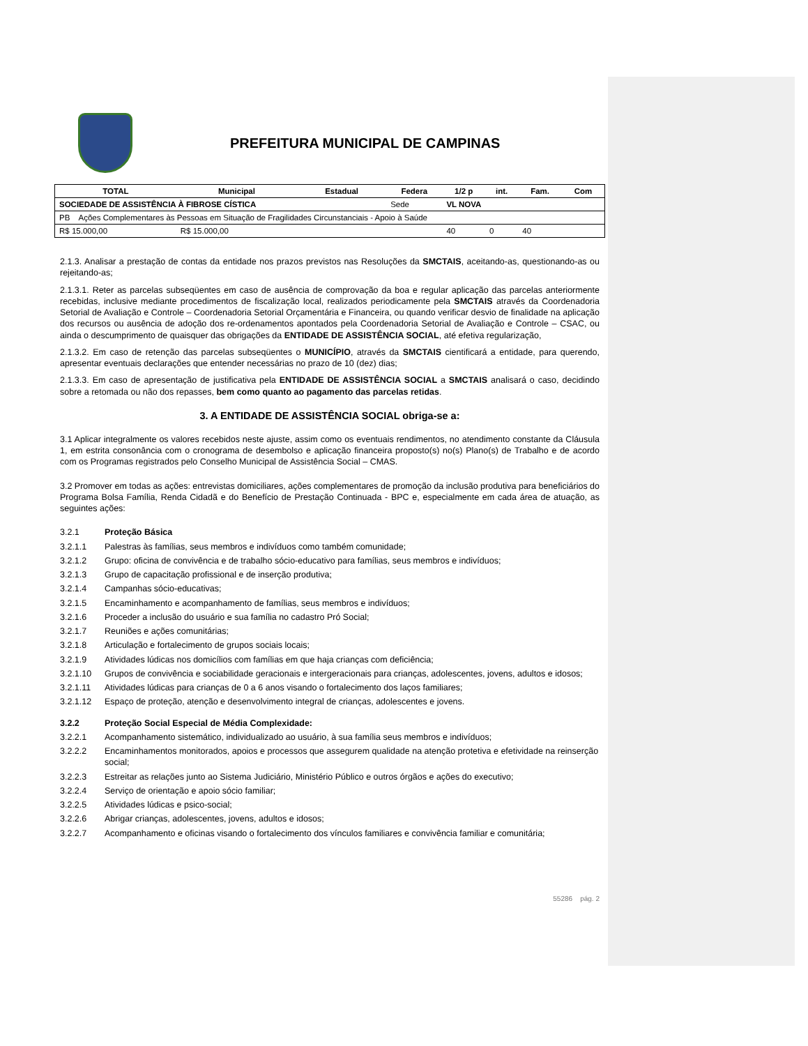PREFEITURA MUNICIPAL DE CAMPINAS
| TOTAL | Municipal | Estadual | Federa | 1/2 p | int. | Fam. | Com |
| --- | --- | --- | --- | --- | --- | --- | --- |
| SOCIEDADE DE ASSISTÊNCIA À FIBROSE CÍSTICA | | | Sede | VL NOVA | | | |
| PB Ações Complementares às Pessoas em Situação de Fragilidades Circunstanciais - Apoio à Saúde | | | | | | | |
| R$ 15.000,00 | R$ 15.000,00 | | | 40 | 0 | 40 | |
2.1.3. Analisar a prestação de contas da entidade nos prazos previstos nas Resoluções da SMCTAIS, aceitando-as, questionando-as ou rejeitando-as;
2.1.3.1. Reter as parcelas subseqüentes em caso de ausência de comprovação da boa e regular aplicação das parcelas anteriormente recebidas, inclusive mediante procedimentos de fiscalização local, realizados periodicamente pela SMCTAIS através da Coordenadoria Setorial de Avaliação e Controle – Coordenadoria Setorial Orçamentária e Financeira, ou quando verificar desvio de finalidade na aplicação dos recursos ou ausência de adoção dos re-ordenamentos apontados pela Coordenadoria Setorial de Avaliação e Controle – CSAC, ou ainda o descumprimento de quaisquer das obrigações da ENTIDADE DE ASSISTÊNCIA SOCIAL, até efetiva regularização,
2.1.3.2. Em caso de retenção das parcelas subseqüentes o MUNICÍPIO, através da SMCTAIS cientificará a entidade, para querendo, apresentar eventuais declarações que entender necessárias no prazo de 10 (dez) dias;
2.1.3.3. Em caso de apresentação de justificativa pela ENTIDADE DE ASSISTÊNCIA SOCIAL a SMCTAIS analisará o caso, decidindo sobre a retomada ou não dos repasses, bem como quanto ao pagamento das parcelas retidas.
3. A ENTIDADE DE ASSISTÊNCIA SOCIAL obriga-se a:
3.1 Aplicar integralmente os valores recebidos neste ajuste, assim como os eventuais rendimentos, no atendimento constante da Cláusula 1, em estrita consonância com o cronograma de desembolso e aplicação financeira proposto(s) no(s) Plano(s) de Trabalho e de acordo com os Programas registrados pelo Conselho Municipal de Assistência Social – CMAS.
3.2 Promover em todas as ações: entrevistas domiciliares, ações complementares de promoção da inclusão produtiva para beneficiários do Programa Bolsa Família, Renda Cidadã e do Benefício de Prestação Continuada - BPC e, especialmente em cada área de atuação, as seguintes ações:
3.2.1 Proteção Básica
3.2.1.1 Palestras às famílias, seus membros e indivíduos como também comunidade;
3.2.1.2 Grupo: oficina de convivência e de trabalho sócio-educativo para famílias, seus membros e indivíduos;
3.2.1.3 Grupo de capacitação profissional e de inserção produtiva;
3.2.1.4 Campanhas sócio-educativas;
3.2.1.5 Encaminhamento e acompanhamento de famílias, seus membros e indivíduos;
3.2.1.6 Proceder a inclusão do usuário e sua família no cadastro Pró Social;
3.2.1.7 Reuniões e ações comunitárias;
3.2.1.8 Articulação e fortalecimento de grupos sociais locais;
3.2.1.9 Atividades lúdicas nos domicílios com famílias em que haja crianças com deficiência;
3.2.1.10 Grupos de convivência e sociabilidade geracionais e intergeracionais para crianças, adolescentes, jovens, adultos e idosos;
3.2.1.11 Atividades lúdicas para crianças de 0 a 6 anos visando o fortalecimento dos laços familiares;
3.2.1.12 Espaço de proteção, atenção e desenvolvimento integral de crianças, adolescentes e jovens.
3.2.2 Proteção Social Especial de Média Complexidade:
3.2.2.1 Acompanhamento sistemático, individualizado ao usuário, à sua família seus membros e indivíduos;
3.2.2.2 Encaminhamentos monitorados, apoios e processos que assegurem qualidade na atenção protetiva e efetividade na reinserção social;
3.2.2.3 Estreitar as relações junto ao Sistema Judiciário, Ministério Público e outros órgãos e ações do executivo;
3.2.2.4 Serviço de orientação e apoio sócio familiar;
3.2.2.5 Atividades lúdicas e psico-social;
3.2.2.6 Abrigar crianças, adolescentes, jovens, adultos e idosos;
3.2.2.7 Acompanhamento e oficinas visando o fortalecimento dos vínculos familiares e convivência familiar e comunitária;
55286 pág. 2